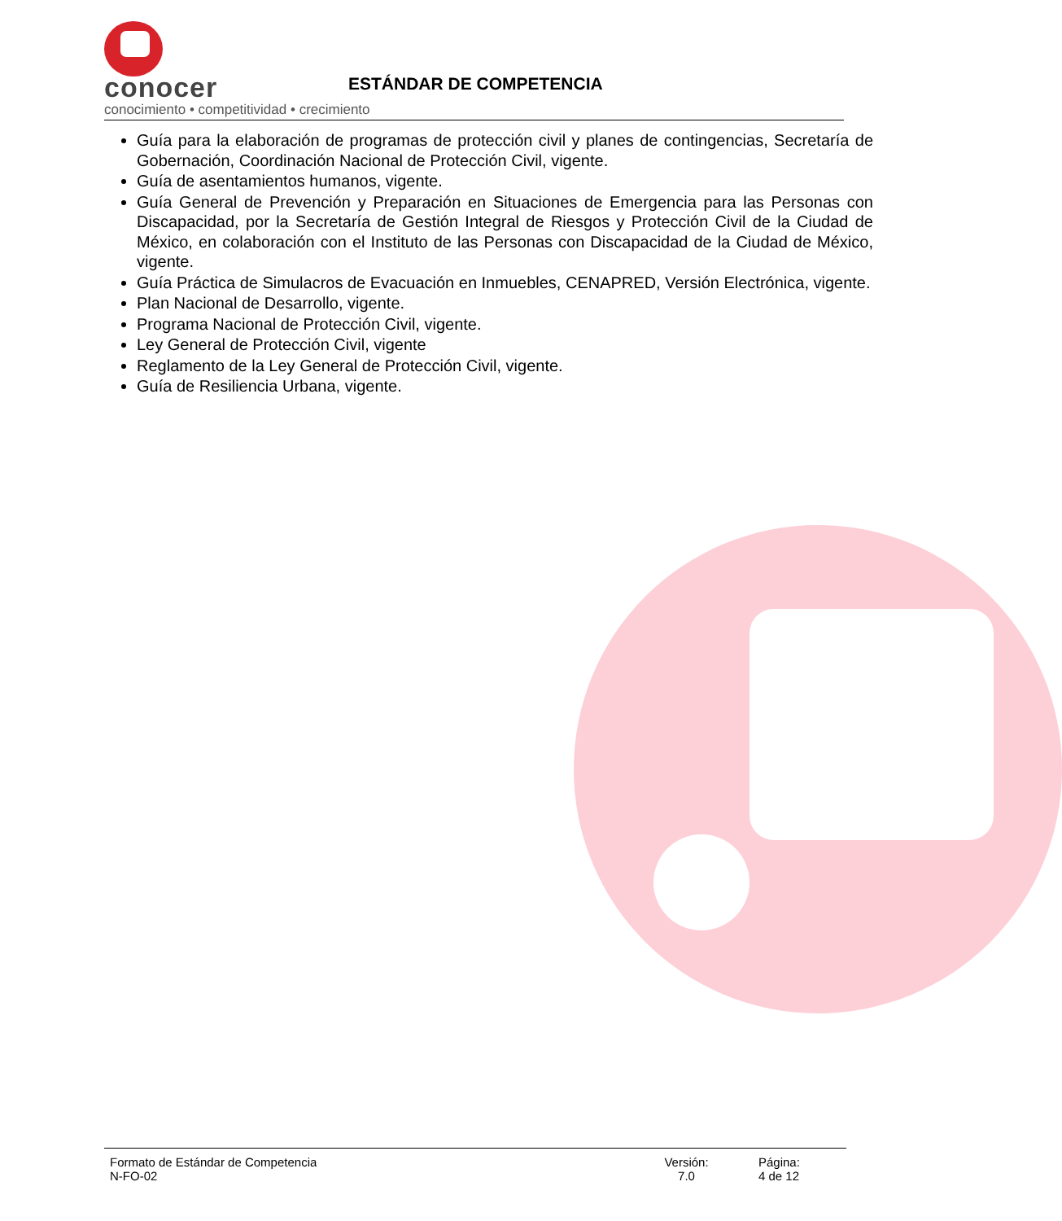conocer
conocimiento • competitividad • crecimiento
ESTÁNDAR DE COMPETENCIA
Guía para la elaboración de programas de protección civil y planes de contingencias, Secretaría de Gobernación, Coordinación Nacional de Protección Civil, vigente.
Guía de asentamientos humanos, vigente.
Guía General de Prevención y Preparación en Situaciones de Emergencia para las Personas con Discapacidad, por la Secretaría de Gestión Integral de Riesgos y Protección Civil de la Ciudad de México, en colaboración con el Instituto de las Personas con Discapacidad de la Ciudad de México, vigente.
Guía Práctica de Simulacros de Evacuación en Inmuebles, CENAPRED, Versión Electrónica, vigente.
Plan Nacional de Desarrollo, vigente.
Programa Nacional de Protección Civil, vigente.
Ley General de Protección Civil, vigente
Reglamento de la Ley General de Protección Civil, vigente.
Guía de Resiliencia Urbana, vigente.
Formato de Estándar de Competencia
N-FO-02
Versión:
7.0
Página:
4 de 12